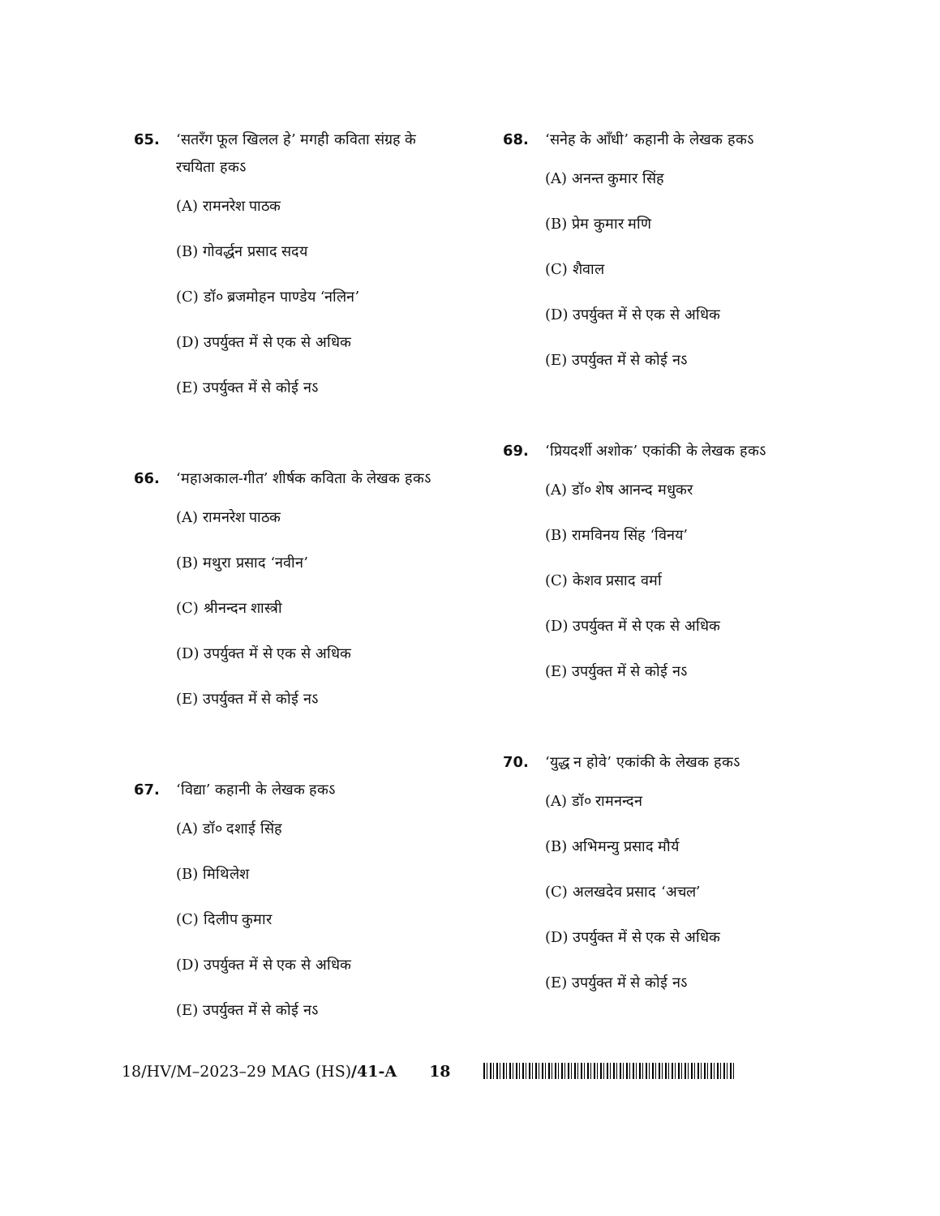65. ‘सतरँग फूल खिलल हे’ मगही कविता संग्रह के रचयिता हकऽ
(A) रामनरेश पाठक
(B) गोवर्द्धन प्रसाद सदय
(C) डॉ० ब्रजमोहन पाण्डेय ‘नलिन’
(D) उपर्युक्त में से एक से अधिक
(E) उपर्युक्त में से कोई नऽ
66. ‘महाअकाल-गीत’ शीर्षक कविता के लेखक हकऽ
(A) रामनरेश पाठक
(B) मथुरा प्रसाद ‘नवीन’
(C) श्रीनन्दन शास्त्री
(D) उपर्युक्त में से एक से अधिक
(E) उपर्युक्त में से कोई नऽ
67. ‘विद्या’ कहानी के लेखक हकऽ
(A) डॉ० दशाई सिंह
(B) मिथिलेश
(C) दिलीप कुमार
(D) उपर्युक्त में से एक से अधिक
(E) उपर्युक्त में से कोई नऽ
68. ‘सनेह के आँधी’ कहानी के लेखक हकऽ
(A) अनन्त कुमार सिंह
(B) प्रेम कुमार मणि
(C) शैवाल
(D) उपर्युक्त में से एक से अधिक
(E) उपर्युक्त में से कोई नऽ
69. ‘प्रियदर्शी अशोक’ एकांकी के लेखक हकऽ
(A) डॉ० शेष आनन्द मधुकर
(B) रामविनय सिंह ‘विनय’
(C) केशव प्रसाद वर्मा
(D) उपर्युक्त में से एक से अधिक
(E) उपर्युक्त में से कोई नऽ
70. ‘युद्ध न होवे’ एकांकी के लेखक हकऽ
(A) डॉ० रामनन्दन
(B) अभिमन्यु प्रसाद मौर्य
(C) अलखदेव प्रसाद ‘अचल’
(D) उपर्युक्त में से एक से अधिक
(E) उपर्युक्त में से कोई नऽ
18/HV/M–2023–29 MAG (HS)/41-A 18